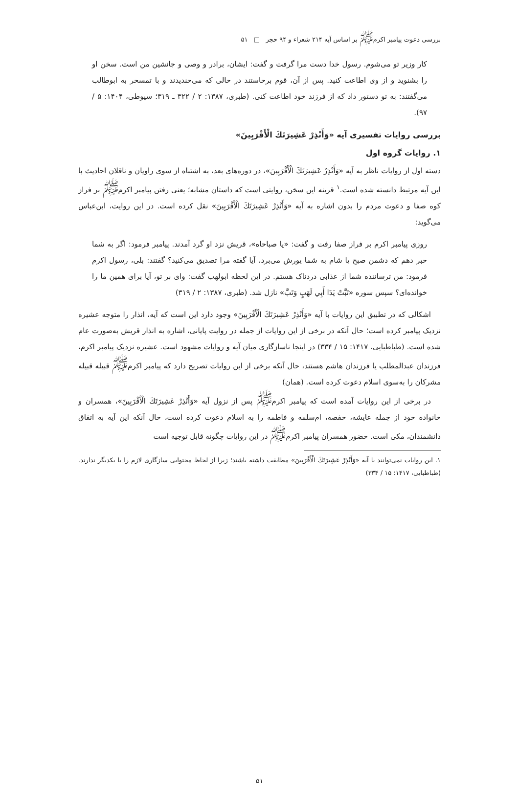بررسی دعوت پیامبر اکرم<sup>ﷺ</sup> بر اساس آیه ۲۱۴ شعراء و ۹۴ حجر □ ۵۱
کار وزیر تو می‌شوم. رسول خدا دست مرا گرفت و گفت: ایشان، برادر و وصی و جانشین من است. سخن او را بشنوید و از وی اطاعت کنید. پس از آن، قوم برخاستند در حالی که می‌خندیدند و با تمسخر به ابوطالب می‌گفتند: به تو دستور داد که از فرزند خود اطاعت کنی. (طبری، ۱۳۸۷: ۲ / ۳۲۲ ـ ۳۱۹؛ سیوطی، ۱۴۰۴: ۵ / ۹۷).
بررسی روایات تفسیری آیه «وَأَنْذِرْ عَشِيرَتَكَ الْأَقْرَبِينَ»
۱. روایات گروه اول
دسته اول از روایات ناظر به آیه «وَأَنْذِرْ عَشِيرَتَكَ الْأَقْرَبِينَ»، در دوره‌های بعد، به اشتباه از سوی راویان و ناقلان احادیث با این آیه مرتبط دانسته شده است.<sup>۱</sup> قرینه این سخن، روایتی است که داستان مشابه؛ یعنی رفتن پیامبر اکرم<sup>ﷺ</sup> بر فراز کوه صفا و دعوت مردم را بدون اشاره به آیه «وَأَنْذِرْ عَشِيرَتَكَ الْأَقْرَبِينَ» نقل کرده است. در این روایت، ابن‌عباس می‌گوید:
روزی پیامبر اکرم بر فراز صفا رفت و گفت: «یا صباحاه»، قریش نزد او گرد آمدند. پیامبر فرمود: اگر به شما خبر دهم که دشمن صبح یا شام به شما یورش می‌برد، آیا گفته مرا تصدیق می‌کنید؟ گفتند: بلی، رسول اکرم فرمود: من ترساننده شما از عذابی دردناک هستم. در این لحظه ابولهب گفت: وای بر تو، آیا برای همین ما را خوانده‌ای؟ سپس سوره «تَبَّتْ يَدَا أَبِي لَهَبٍ وَتَبَّ» نازل شد. (طبری، ۱۳۸۷: ۲ / ۳۱۹)
اشکالی که در تطبیق این روایات با آیه «وَأَنْذِرْ عَشِيرَتَكَ الْأَقْرَبِينَ» وجود دارد این است که آیه، انذار را متوجه عشیره نزدیک پیامبر کرده است؛ حال آنکه در برخی از این روایات از جمله در روایت پایانی، اشاره به انذار قریش به‌صورت عام شده است. (طباطبایی، ۱۴۱۷: ۱۵ / ۳۳۴) در اینجا ناسازگاری میان آیه و روایات مشهود است. عشیره نزدیک پیامبر اکرم، فرزندان عبدالمطلب یا فرزندان هاشم هستند، حال آنکه برخی از این روایات تصریح دارد که پیامبر اکرم<sup>ﷺ</sup> قبیله قبیله مشرکان را به‌سوی اسلام دعوت کرده است. (همان)
در برخی از این روایات آمده است که پیامبر اکرم<sup>ﷺ</sup> پس از نزول آیه «وَأَنْذِرْ عَشِيرَتَكَ الْأَقْرَبِينَ»، همسران و خانواده خود از جمله عایشه، حفصه، ام‌سلمه و فاطمه را به اسلام دعوت کرده است، حال آنکه این آیه به اتفاق دانشمندان، مکی است. حضور همسران پیامبر اکرم<sup>ﷺ</sup> در این روایات چگونه قابل توجیه است
۱. این روایات نمی‌توانند با آیه «وَأَنْذِرْ عَشِيرَتَكَ الْأَقْرَبِينَ» مطابقت داشته باشند؛ زیرا از لحاظ محتوایی سازگاری لازم را با یکدیگر ندارند. (طباطبایی، ۱۴۱۷: ۱۵ / ۳۳۴)
۵۱